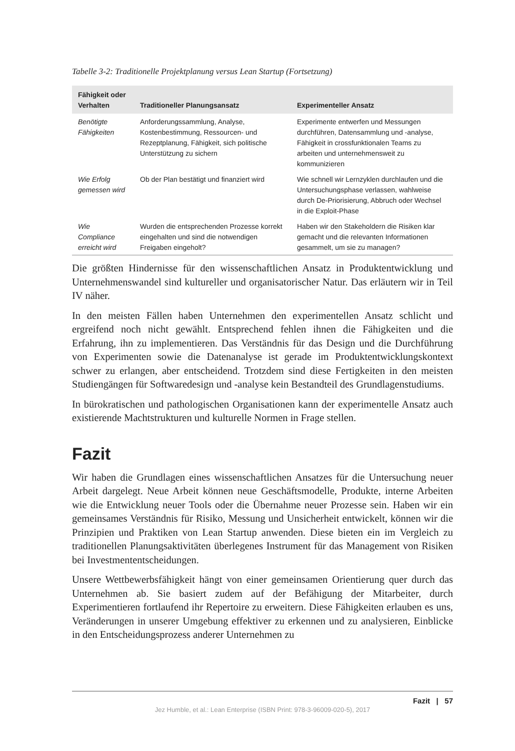Tabelle 3-2: Traditionelle Projektplanung versus Lean Startup (Fortsetzung)
| Fähigkeit oder Verhalten | Traditioneller Planungsansatz | Experimenteller Ansatz |
| --- | --- | --- |
| Benötigte Fähigkeiten | Anforderungssammlung, Analyse, Kostenbestimmung, Ressourcen- und Rezeptplanung, Fähigkeit, sich politische Unterstützung zu sichern | Experimente entwerfen und Messungen durchführen, Datensammlung und -analyse, Fähigkeit in crossfunktionalen Teams zu arbeiten und unternehmensweit zu kommunizieren |
| Wie Erfolg gemessen wird | Ob der Plan bestätigt und finanziert wird | Wie schnell wir Lernzyklen durchlaufen und die Untersuchungsphase verlassen, wahlweise durch De-Priorisierung, Abbruch oder Wechsel in die Exploit-Phase |
| Wie Compliance erreicht wird | Wurden die entsprechenden Prozesse korrekt eingehalten und sind die notwendigen Freigaben eingeholt? | Haben wir den Stakeholdern die Risiken klar gemacht und die relevanten Informationen gesammelt, um sie zu managen? |
Die größten Hindernisse für den wissenschaftlichen Ansatz in Produktentwicklung und Unternehmenswandel sind kultureller und organisatorischer Natur. Das erläutern wir in Teil IV näher.
In den meisten Fällen haben Unternehmen den experimentellen Ansatz schlicht und ergreifend noch nicht gewählt. Entsprechend fehlen ihnen die Fähigkeiten und die Erfahrung, ihn zu implementieren. Das Verständnis für das Design und die Durchführung von Experimenten sowie die Datenanalyse ist gerade im Produktentwicklungskontext schwer zu erlangen, aber entscheidend. Trotzdem sind diese Fertigkeiten in den meisten Studiengängen für Softwaredesign und -analyse kein Bestandteil des Grundlagenstudiums.
In bürokratischen und pathologischen Organisationen kann der experimentelle Ansatz auch existierende Machtstrukturen und kulturelle Normen in Frage stellen.
Fazit
Wir haben die Grundlagen eines wissenschaftlichen Ansatzes für die Untersuchung neuer Arbeit dargelegt. Neue Arbeit können neue Geschäftsmodelle, Produkte, interne Arbeiten wie die Entwicklung neuer Tools oder die Übernahme neuer Prozesse sein. Haben wir ein gemeinsames Verständnis für Risiko, Messung und Unsicherheit entwickelt, können wir die Prinzipien und Praktiken von Lean Startup anwenden. Diese bieten ein im Vergleich zu traditionellen Planungsaktivitäten überlegenes Instrument für das Management von Risiken bei Investmententscheidungen.
Unsere Wettbewerbsfähigkeit hängt von einer gemeinsamen Orientierung quer durch das Unternehmen ab. Sie basiert zudem auf der Befähigung der Mitarbeiter, durch Experimentieren fortlaufend ihr Repertoire zu erweitern. Diese Fähigkeiten erlauben es uns, Veränderungen in unserer Umgebung effektiver zu erkennen und zu analysieren, Einblicke in den Entscheidungsprozess anderer Unternehmen zu
Fazit | 57
Jez Humble, et al.: Lean Enterprise (ISBN Print: 978-3-96009-020-5), 2017